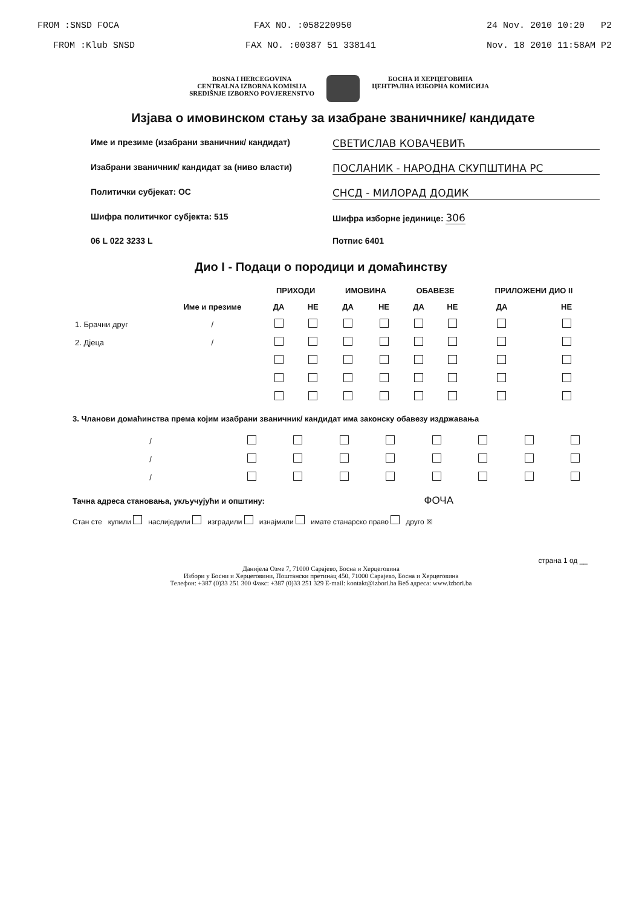FROM :SNSD FOCA FAX NO. :058220950 24 Nov. 2010 10:20 P2
FROM :Klub SNSD FAX NO. :00387 51 338141 Nov. 18 2010 11:58AM P2
BOSNA I HERCEGOVINA
CENTRALNA IZBORNA KOMISIJA
SREDIŠNJE IZBORNO POVJERENSTVO
БОСНА И ХЕРЦЕГОВИНА
ЦЕНТРАЛНА ИЗБОРНА КОМИСИЈА
Изјава о имовинском стању за изабране званичнике/ кандидате
Име и презиме (изабрани званичник/ кандидат) СВЕТИСЛАВ КОВАЧЕВИЋ
Изабрани званичник/ кандидат за (ниво власти) ПОСЛАНИК - НАРОДНА СКУПШТИНА РС
Политички субјекат: ОС СНСД - МИЛОРАД ДОДИК
Шифра политичког субјекта: 515 Шифра изборне јединице: 306
06 L 022 3233 L Потпис 6401
Дио I - Подаци о породици и домаћинству
| | | ПРИХОДИ | | ИМОВИНА | | ОБАВЕЗЕ | | ПРИЛОЖЕНИ ДИО II | |
| --- | --- | --- | --- | --- | --- | --- | --- | --- | --- |
| | Име и презиме | ДА | НЕ | ДА | НЕ | ДА | НЕ | ДА | НЕ |
| 1. Брачни друг | / | | | | | | | | |
| 2. Дјеца | / | | | | | | | | |
3. Чланови домаћинства према којим изабрани званичник/ кандидат има законску обавезу издржавања
| / | | | | | | | | |
| / | | | | | | | | |
| / | | | | | | | | |
Тачна адреса становања, укључујући и општину: ФОЧА
Стан сте купили наслиједили изградили изнајмили имате станарско право друго ☒
страна 1 од __
Данијела Озме 7, 71000 Сарајево, Босна и Херцеговина
Избори у Босни и Херцеговини, Поштански претинац 450, 71000 Сарајево, Босна и Херцеговина
Телефон: +387 (0)33 251 300 Факс: +387 (0)33 251 329 E-mail: kontakt@izbori.ba Веб адреса: www.izbori.ba